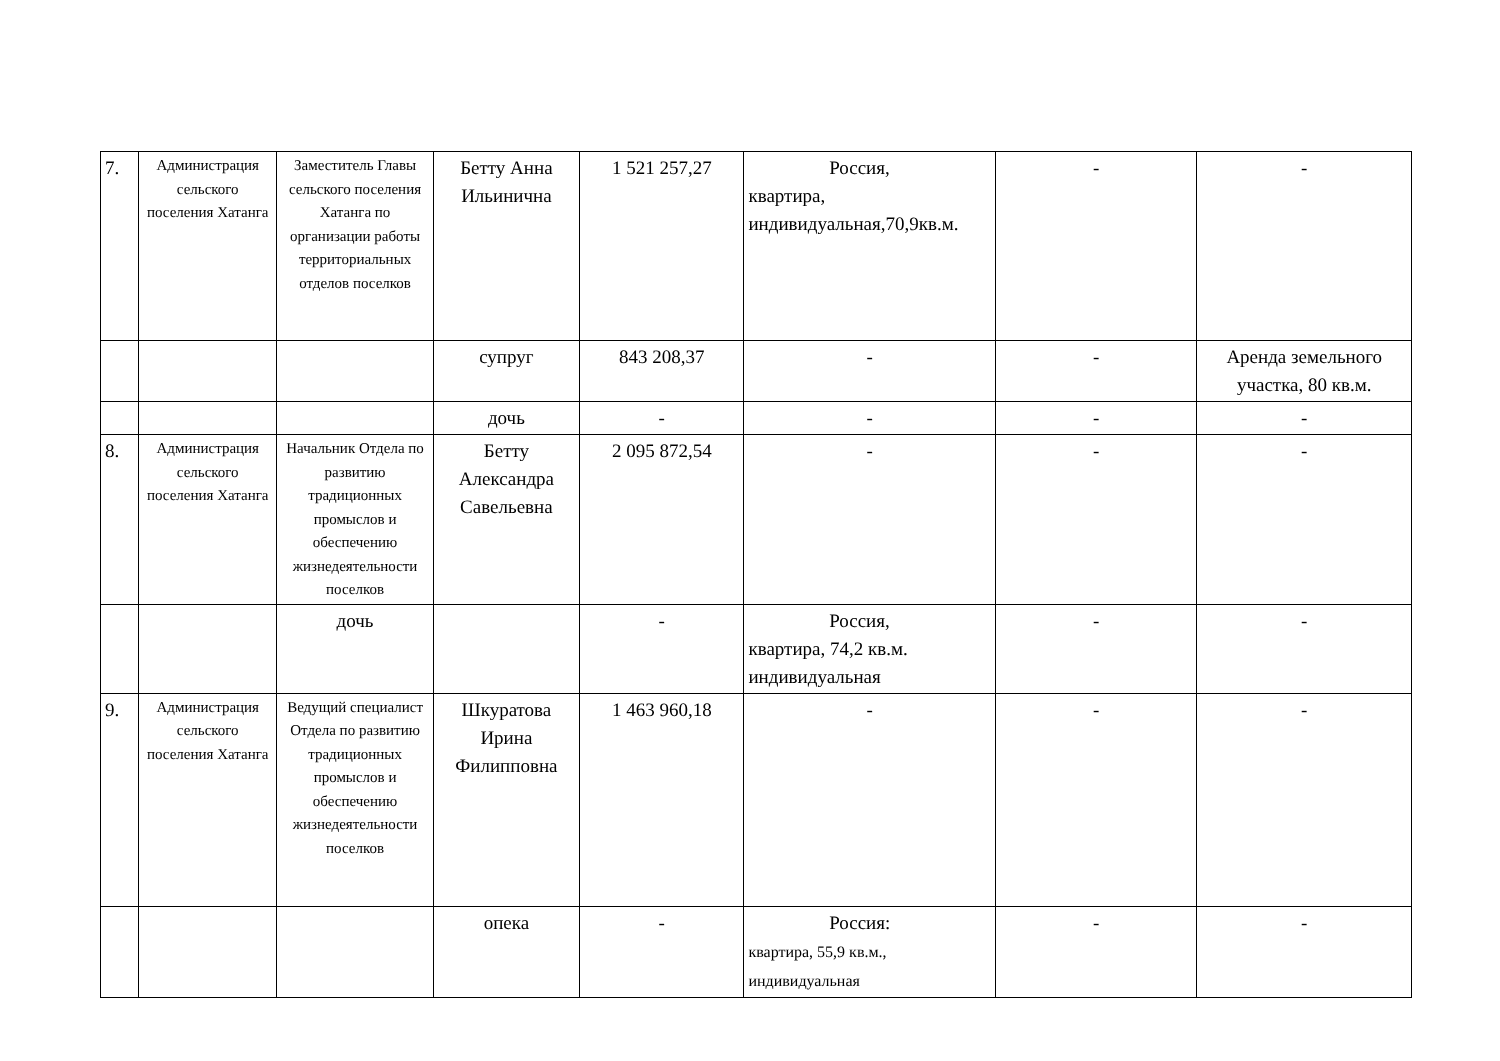| 7. | Администрация сельского поселения Хатанга | Заместитель Главы сельского поселения Хатанга по организации работы территориальных отделов поселков | Бетту Анна Ильинична | 1 521 257,27 | Россия, квартира, индивидуальная,70,9кв.м. | - | - |
| | | | супруг | 843 208,37 | - | - | Аренда земельного участка, 80 кв.м. |
| | | | дочь | - | - | - | - |
| 8. | Администрация сельского поселения Хатанга | Начальник Отдела по развитию традиционных промыслов и обеспечению жизнедеятельности поселков | Бетту Александра Савельевна | 2 095 872,54 | - | - | - |
| | | дочь | | - | Россия, квартира, 74,2 кв.м. индивидуальная | - | - |
| 9. | Администрация сельского поселения Хатанга | Ведущий специалист Отдела по развитию традиционных промыслов и обеспечению жизнедеятельности поселков | Шкуратова Ирина Филипповна | 1 463 960,18 | - | - | - |
| | | | опека | - | Россия: квартира, 55,9 кв.м., индивидуальная | - | - |